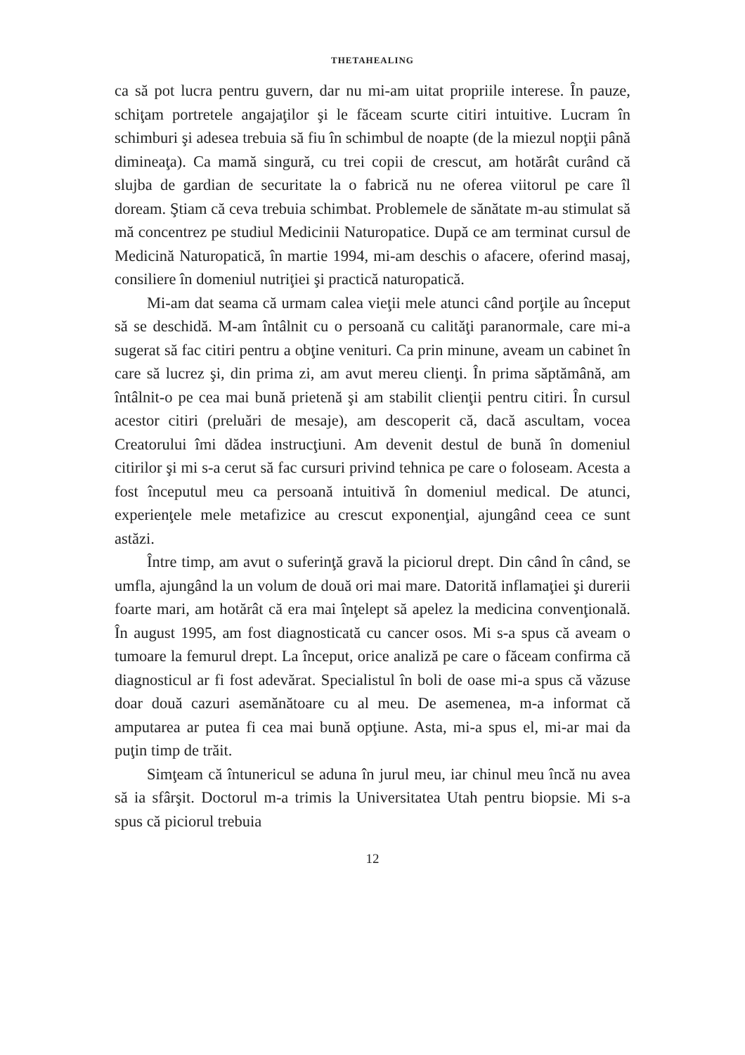THETAHEALING
ca să pot lucra pentru guvern, dar nu mi-am uitat propriile interese. În pauze, schiţam portretele angajaţilor şi le făceam scurte citiri intuitive. Lucram în schimburi şi adesea trebuia să fiu în schimbul de noapte (de la miezul nopţii până dimineaţa). Ca mamă singură, cu trei copii de crescut, am hotărât curând că slujba de gardian de securitate la o fabrică nu ne oferea viitorul pe care îl doream. Ştiam că ceva trebuia schimbat. Problemele de sănătate m-au stimulat să mă concentrez pe studiul Medicinii Naturopatice. După ce am terminat cursul de Medicină Naturopatică, în martie 1994, mi-am deschis o afacere, oferind masaj, consiliere în domeniul nutriţiei şi practică naturopatică.
Mi-am dat seama că urmam calea vieţii mele atunci când porţile au început să se deschidă. M-am întâlnit cu o persoană cu calităţi paranormale, care mi-a sugerat să fac citiri pentru a obţine venituri. Ca prin minune, aveam un cabinet în care să lucrez şi, din prima zi, am avut mereu clienţi. În prima săptămână, am întâlnit-o pe cea mai bună prietenă şi am stabilit clienţii pentru citiri. În cursul acestor citiri (preluări de mesaje), am descoperit că, dacă ascultam, vocea Creatorului îmi dădea instrucţiuni. Am devenit destul de bună în domeniul citirilor şi mi s-a cerut să fac cursuri privind tehnica pe care o foloseam. Acesta a fost începutul meu ca persoană intuitivă în domeniul medical. De atunci, experienţele mele metafizice au crescut exponenţial, ajungând ceea ce sunt astăzi.
Între timp, am avut o suferinţă gravă la piciorul drept. Din când în când, se umfla, ajungând la un volum de două ori mai mare. Datorită inflamaţiei şi durerii foarte mari, am hotărât că era mai înţelept să apelez la medicina convenţională. În august 1995, am fost diagnosticată cu cancer osos. Mi s-a spus că aveam o tumoare la femurul drept. La început, orice analiză pe care o făceam confirma că diagnosticul ar fi fost adevărat. Specialistul în boli de oase mi-a spus că văzuse doar două cazuri asemănătoare cu al meu. De asemenea, m-a informat că amputarea ar putea fi cea mai bună opţiune. Asta, mi-a spus el, mi-ar mai da puţin timp de trăit.
Simţeam că întunericul se aduna în jurul meu, iar chinul meu încă nu avea să ia sfârşit. Doctorul m-a trimis la Universitatea Utah pentru biopsie. Mi s-a spus că piciorul trebuia
12